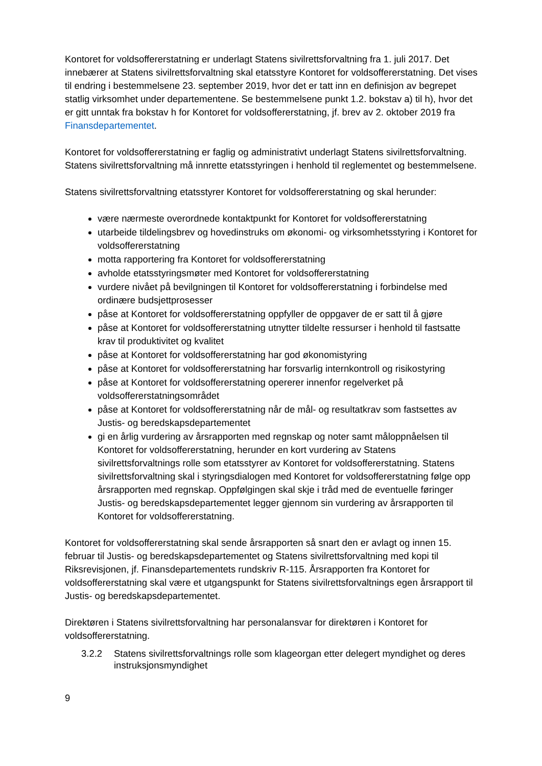Kontoret for voldsoffererstatning er underlagt Statens sivilrettsforvaltning fra 1. juli 2017. Det innebærer at Statens sivilrettsforvaltning skal etatsstyre Kontoret for voldsoffererstatning. Det vises til endring i bestemmelsene 23. september 2019, hvor det er tatt inn en definisjon av begrepet statlig virksomhet under departementene. Se bestemmelsene punkt 1.2. bokstav a) til h), hvor det er gitt unntak fra bokstav h for Kontoret for voldsoffererstatning, jf. brev av 2. oktober 2019 fra Finansdepartementet.
Kontoret for voldsoffererstatning er faglig og administrativt underlagt Statens sivilrettsforvaltning. Statens sivilrettsforvaltning må innrette etatsstyringen i henhold til reglementet og bestemmelsene.
Statens sivilrettsforvaltning etatsstyrer Kontoret for voldsoffererstatning og skal herunder:
være nærmeste overordnede kontaktpunkt for Kontoret for voldsoffererstatning
utarbeide tildelingsbrev og hovedinstruks om økonomi- og virksomhetsstyring i Kontoret for voldsoffererstatning
motta rapportering fra Kontoret for voldsoffererstatning
avholde etatsstyringsmøter med Kontoret for voldsoffererstatning
vurdere nivået på bevilgningen til Kontoret for voldsoffererstatning i forbindelse med ordinære budsjettprosesser
påse at Kontoret for voldsoffererstatning oppfyller de oppgaver de er satt til å gjøre
påse at Kontoret for voldsoffererstatning utnytter tildelte ressurser i henhold til fastsatte krav til produktivitet og kvalitet
påse at Kontoret for voldsoffererstatning har god økonomistyring
påse at Kontoret for voldsoffererstatning har forsvarlig internkontroll og risikostyring
påse at Kontoret for voldsoffererstatning opererer innenfor regelverket på voldsoffererstatningsområdet
påse at Kontoret for voldsoffererstatning når de mål- og resultatkrav som fastsettes av Justis- og beredskapsdepartementet
gi en årlig vurdering av årsrapporten med regnskap og noter samt måloppnåelsen til Kontoret for voldsoffererstatning, herunder en kort vurdering av Statens sivilrettsforvaltnings rolle som etatsstyrer av Kontoret for voldsoffererstatning. Statens sivilrettsforvaltning skal i styringsdialogen med Kontoret for voldsoffererstatning følge opp årsrapporten med regnskap. Oppfølgingen skal skje i tråd med de eventuelle føringer Justis- og beredskapsdepartementet legger gjennom sin vurdering av årsrapporten til Kontoret for voldsoffererstatning.
Kontoret for voldsoffererstatning skal sende årsrapporten så snart den er avlagt og innen 15. februar til Justis- og beredskapsdepartementet og Statens sivilrettsforvaltning med kopi til Riksrevisjonen, jf. Finansdepartementets rundskriv R-115. Årsrapporten fra Kontoret for voldsoffererstatning skal være et utgangspunkt for Statens sivilrettsforvaltnings egen årsrapport til Justis- og beredskapsdepartementet.
Direktøren i Statens sivilrettsforvaltning har personalansvar for direktøren i Kontoret for voldsoffererstatning.
3.2.2 Statens sivilrettsforvaltnings rolle som klageorgan etter delegert myndighet og deres instruksjonsmyndighet
9